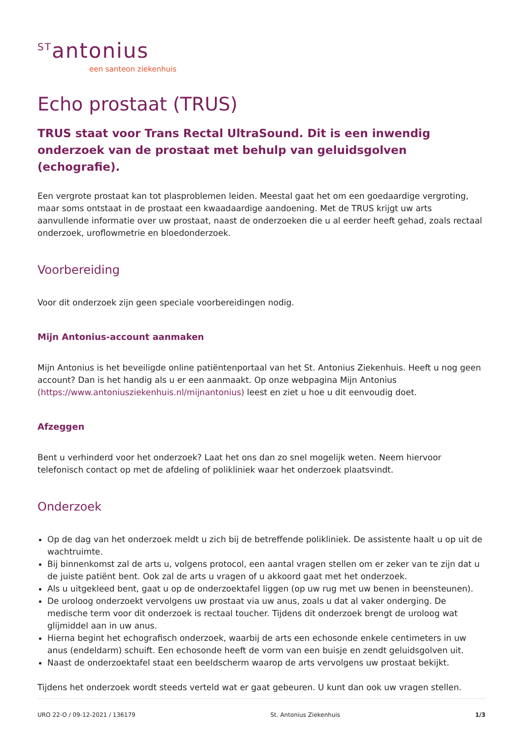<sup>ST</sup>antonius
een santeon ziekenhuis
Echo prostaat (TRUS)
TRUS staat voor Trans Rectal UltraSound. Dit is een inwendig onderzoek van de prostaat met behulp van geluidsgolven (echografie).
Een vergrote prostaat kan tot plasproblemen leiden. Meestal gaat het om een goedaardige vergroting, maar soms ontstaat in de prostaat een kwaadaardige aandoening. Met de TRUS krijgt uw arts aanvullende informatie over uw prostaat, naast de onderzoeken die u al eerder heeft gehad, zoals rectaal onderzoek, uroflowmetrie en bloedonderzoek.
Voorbereiding
Voor dit onderzoek zijn geen speciale voorbereidingen nodig.
Mijn Antonius-account aanmaken
Mijn Antonius is het beveiligde online patiëntenportaal van het St. Antonius Ziekenhuis. Heeft u nog geen account? Dan is het handig als u er een aanmaakt. Op onze webpagina Mijn Antonius (https://www.antoniusziekenhuis.nl/mijnantonius) leest en ziet u hoe u dit eenvoudig doet.
Afzeggen
Bent u verhinderd voor het onderzoek? Laat het ons dan zo snel mogelijk weten. Neem hiervoor telefonisch contact op met de afdeling of polikliniek waar het onderzoek plaatsvindt.
Onderzoek
Op de dag van het onderzoek meldt u zich bij de betreffende polikliniek. De assistente haalt u op uit de wachtruimte.
Bij binnenkomst zal de arts u, volgens protocol, een aantal vragen stellen om er zeker van te zijn dat u de juiste patiënt bent. Ook zal de arts u vragen of u akkoord gaat met het onderzoek.
Als u uitgekleed bent, gaat u op de onderzoektafel liggen (op uw rug met uw benen in beensteunen).
De uroloog onderzoekt vervolgens uw prostaat via uw anus, zoals u dat al vaker onderging. De medische term voor dit onderzoek is rectaal toucher. Tijdens dit onderzoek brengt de uroloog wat glijmiddel aan in uw anus.
Hierna begint het echografisch onderzoek, waarbij de arts een echosonde enkele centimeters in uw anus (endeldarm) schuift. Een echosonde heeft de vorm van een buisje en zendt geluidsgolven uit.
Naast de onderzoektafel staat een beeldscherm waarop de arts vervolgens uw prostaat bekijkt.
Tijdens het onderzoek wordt steeds verteld wat er gaat gebeuren. U kunt dan ook uw vragen stellen.
URO 22-O / 09-12-2021 / 136179 St. Antonius Ziekenhuis 1/3